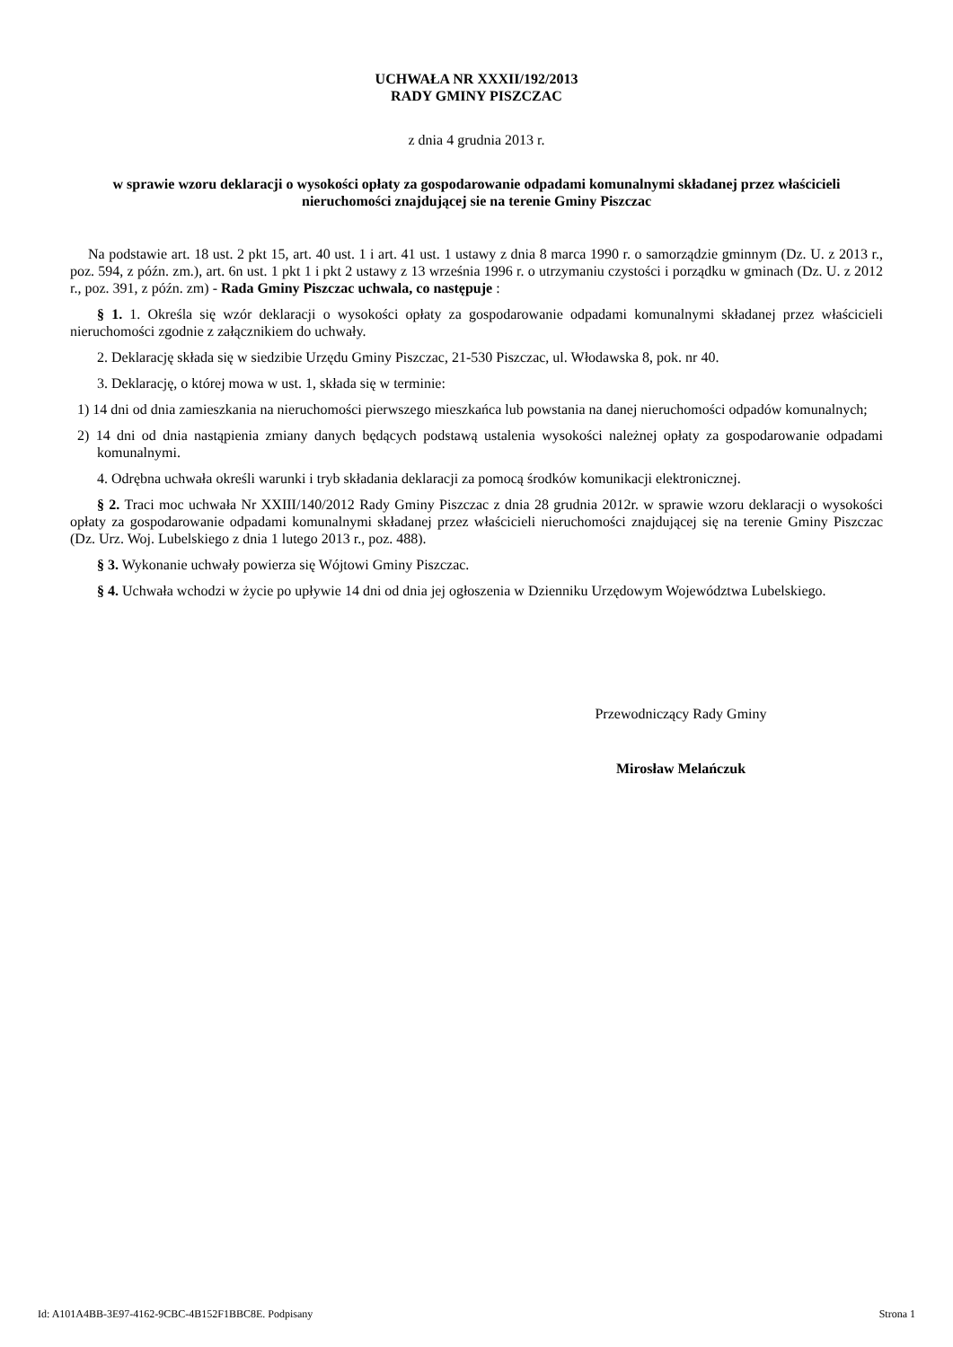UCHWAŁA NR XXXII/192/2013
RADY GMINY PISZCZAC
z dnia 4 grudnia 2013 r.
w sprawie wzoru deklaracji o wysokości opłaty za gospodarowanie odpadami komunalnymi składanej przez właścicieli nieruchomości znajdującej sie na terenie Gminy Piszczac
Na podstawie art. 18 ust. 2 pkt 15, art. 40 ust. 1 i art. 41 ust. 1 ustawy z dnia 8 marca 1990 r. o samorządzie gminnym (Dz. U. z 2013 r., poz. 594, z późn. zm.), art. 6n ust. 1 pkt 1 i pkt 2 ustawy z 13 września 1996 r. o utrzymaniu czystości i porządku w gminach (Dz. U. z 2012 r., poz. 391, z późn. zm) - Rada Gminy Piszczac uchwala, co następuje :
§ 1. 1. Określa się wzór deklaracji o wysokości opłaty za gospodarowanie odpadami komunalnymi składanej przez właścicieli nieruchomości zgodnie z załącznikiem do uchwały.
2. Deklarację składa się w siedzibie Urzędu Gminy Piszczac, 21-530 Piszczac, ul. Włodawska 8, pok. nr 40.
3. Deklarację, o której mowa w ust. 1, składa się w terminie:
1) 14 dni od dnia zamieszkania na nieruchomości pierwszego mieszkańca lub powstania na danej nieruchomości odpadów komunalnych;
2) 14 dni od dnia nastąpienia zmiany danych będących podstawą ustalenia wysokości należnej opłaty za gospodarowanie odpadami komunalnymi.
4. Odrębna uchwała określi warunki i tryb składania deklaracji za pomocą środków komunikacji elektronicznej.
§ 2. Traci moc uchwała Nr XXIII/140/2012 Rady Gminy Piszczac z dnia 28 grudnia 2012r. w sprawie wzoru deklaracji o wysokości opłaty za gospodarowanie odpadami komunalnymi składanej przez właścicieli nieruchomości znajdującej się na terenie Gminy Piszczac (Dz. Urz. Woj. Lubelskiego z dnia 1 lutego 2013 r., poz. 488).
§ 3. Wykonanie uchwały powierza się Wójtowi Gminy Piszczac.
§ 4. Uchwała wchodzi w życie po upływie 14 dni od dnia jej ogłoszenia w Dzienniku Urzędowym Województwa Lubelskiego.
Przewodniczący Rady Gminy
Mirosław Melańczuk
Id: A101A4BB-3E97-4162-9CBC-4B152F1BBC8E. Podpisany Strona 1